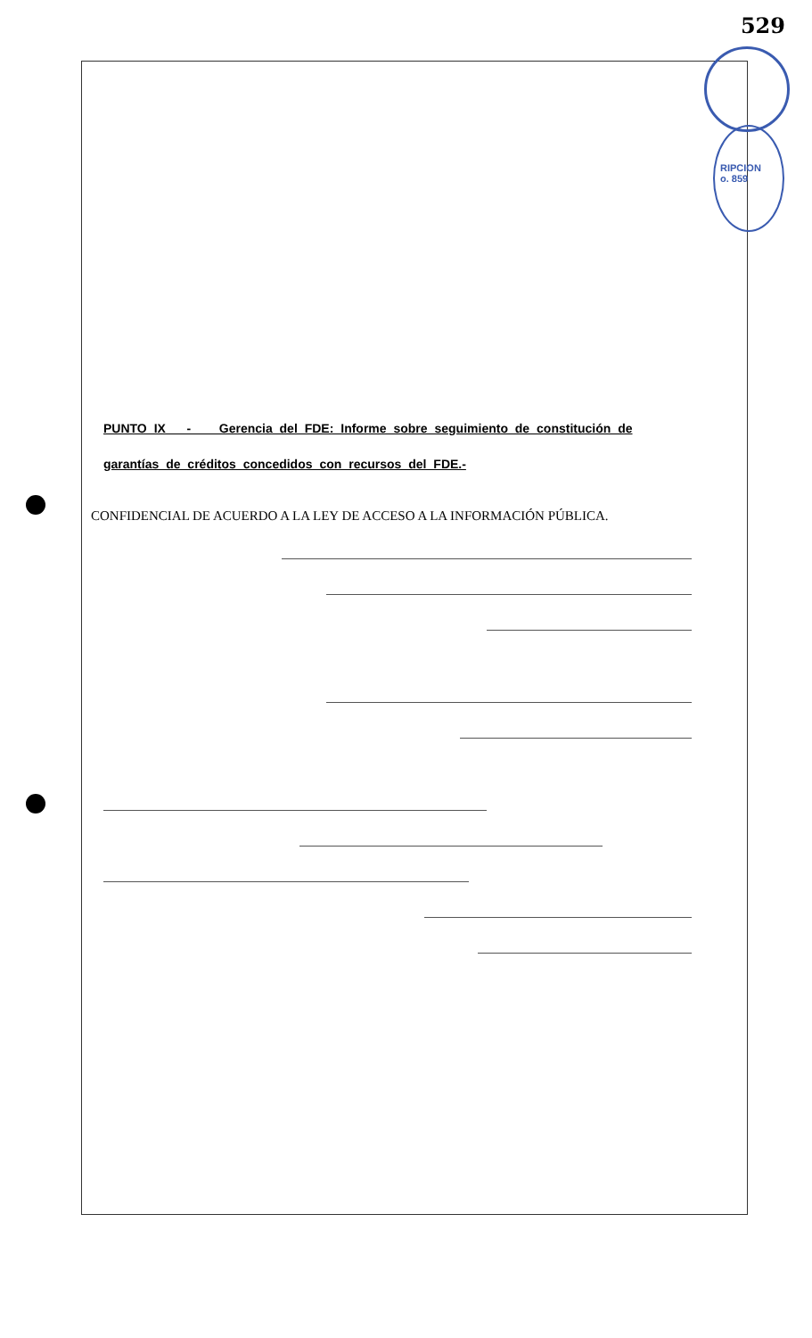529
RIPCION
o. 859
PUNTO IX - Gerencia del FDE: Informe sobre seguimiento de constitución de garantías de créditos concedidos con recursos del FDE.-
CONFIDENCIAL DE ACUERDO A LA LEY DE ACCESO A LA INFORMACIÓN PÚBLICA.